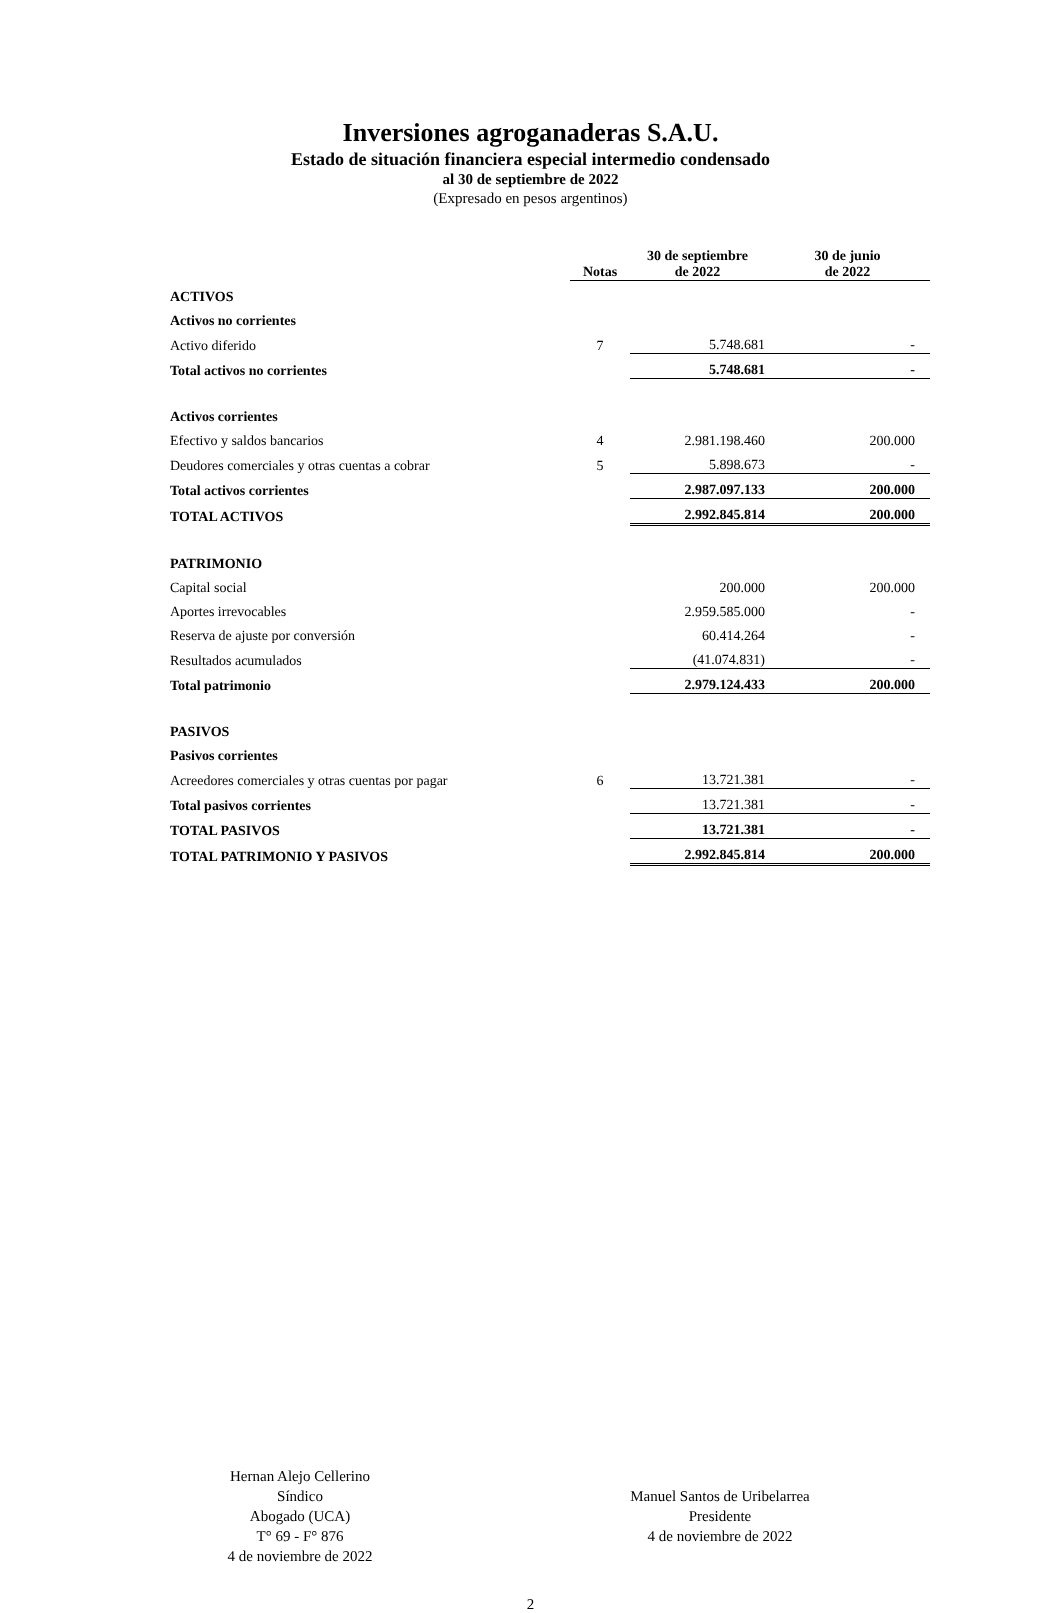Inversiones agroganaderas S.A.U.
Estado de situación financiera especial intermedio condensado
al 30 de septiembre de 2022
(Expresado en pesos argentinos)
| | Notas | 30 de septiembre de 2022 | 30 de junio de 2022 |
| ACTIVOS | | | |
| Activos no corrientes | | | |
| Activo diferido | 7 | 5.748.681 | - |
| Total activos no corrientes | | 5.748.681 | - |
| Activos corrientes | | | |
| Efectivo y saldos bancarios | 4 | 2.981.198.460 | 200.000 |
| Deudores comerciales y otras cuentas a cobrar | 5 | 5.898.673 | - |
| Total activos corrientes | | 2.987.097.133 | 200.000 |
| TOTAL ACTIVOS | | 2.992.845.814 | 200.000 |
| PATRIMONIO | | | |
| Capital social | | 200.000 | 200.000 |
| Aportes irrevocables | | 2.959.585.000 | - |
| Reserva de ajuste por conversión | | 60.414.264 | - |
| Resultados acumulados | | (41.074.831) | - |
| Total patrimonio | | 2.979.124.433 | 200.000 |
| PASIVOS | | | |
| Pasivos corrientes | | | |
| Acreedores comerciales y otras cuentas por pagar | 6 | 13.721.381 | - |
| Total pasivos corrientes | | 13.721.381 | - |
| TOTAL PASIVOS | | 13.721.381 | - |
| TOTAL PATRIMONIO Y PASIVOS | | 2.992.845.814 | 200.000 |
Hernan Alejo Cellerino
Síndico
Abogado (UCA)
T° 69 - F° 876
4 de noviembre de 2022
Manuel Santos de Uribelarrea
Presidente
4 de noviembre de 2022
2